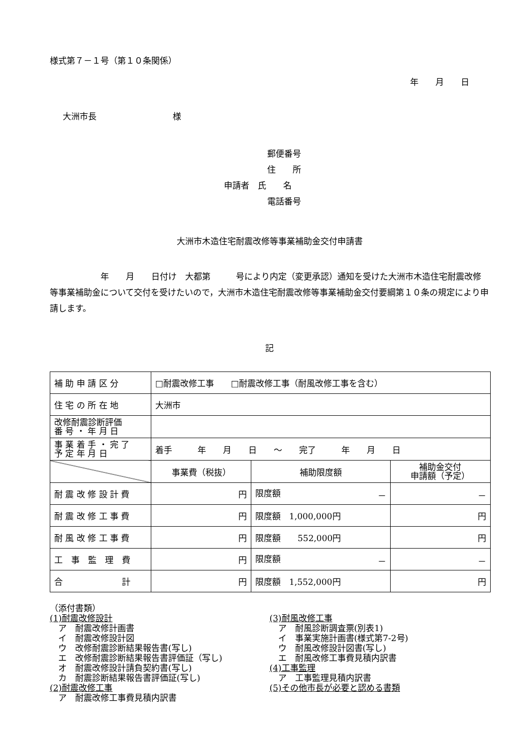様式第７－１号（第１０条関係）
年　　月　　日
大洲市長　　　　　　　　　様
郵便番号
住　　所
申請者　氏　　名
電話番号
大洲市木造住宅耐震改修等事業補助金交付申請書
　　　　　　年　　月　　日付け　大都第　　　号により内定（変更承認）通知を受けた大洲市木造住宅耐震改修等事業補助金について交付を受けたいので，大洲市木造住宅耐震改修等事業補助金交付要綱第１０条の規定により申請します。
記
| 補 助 申 請 区 分 | □耐震改修工事 □耐震改修工事（耐風改修工事を含む） | | |
| 住 宅 の 所 在 地 | 大洲市 | | |
| 改修耐震診断評価 番 号 ・ 年 月 日 | | | |
| 事 業 着 手 ・ 完 了 予 定 年 月 日 | 着手 年 月 日 ～ 完了 年 月 日 | | |
| | 事業費（税抜） | 補助限度額 | 補助金交付 申請額（予定） |
| 耐 震 改 修 設 計 費 | 円 | 限度額 － | － |
| 耐 震 改 修 工 事 費 | 円 | 限度額 1,000,000円 | 円 |
| 耐 風 改 修 工 事 費 | 円 | 限度額 552,000円 | 円 |
| 工 事 監 理 費 | 円 | 限度額 － | － |
| 合 計 | 円 | 限度額 1,552,000円 | 円 |
（添付書類）
(1)耐震改修設計
　ア　耐震改修計画書
　イ　耐震改修設計図
　ウ　改修耐震診断結果報告書(写し)
　エ　改修耐震診断結果報告書評価証（写し)
　オ　耐震改修設計請負契約書(写し)
　カ　耐震診断結果報告書評価証(写し)
(2)耐震改修工事
　ア　耐震改修工事費見積内訳書
(3)耐風改修工事
　ア　耐風診断調査票(別表1)
　イ　事業実施計画書(様式第7-2号)
　ウ　耐風改修設計図書(写し)
　エ　耐風改修工事費見積内訳書
(4)工事監理
　ア　工事監理見積内訳書
(5)その他市長が必要と認める書類